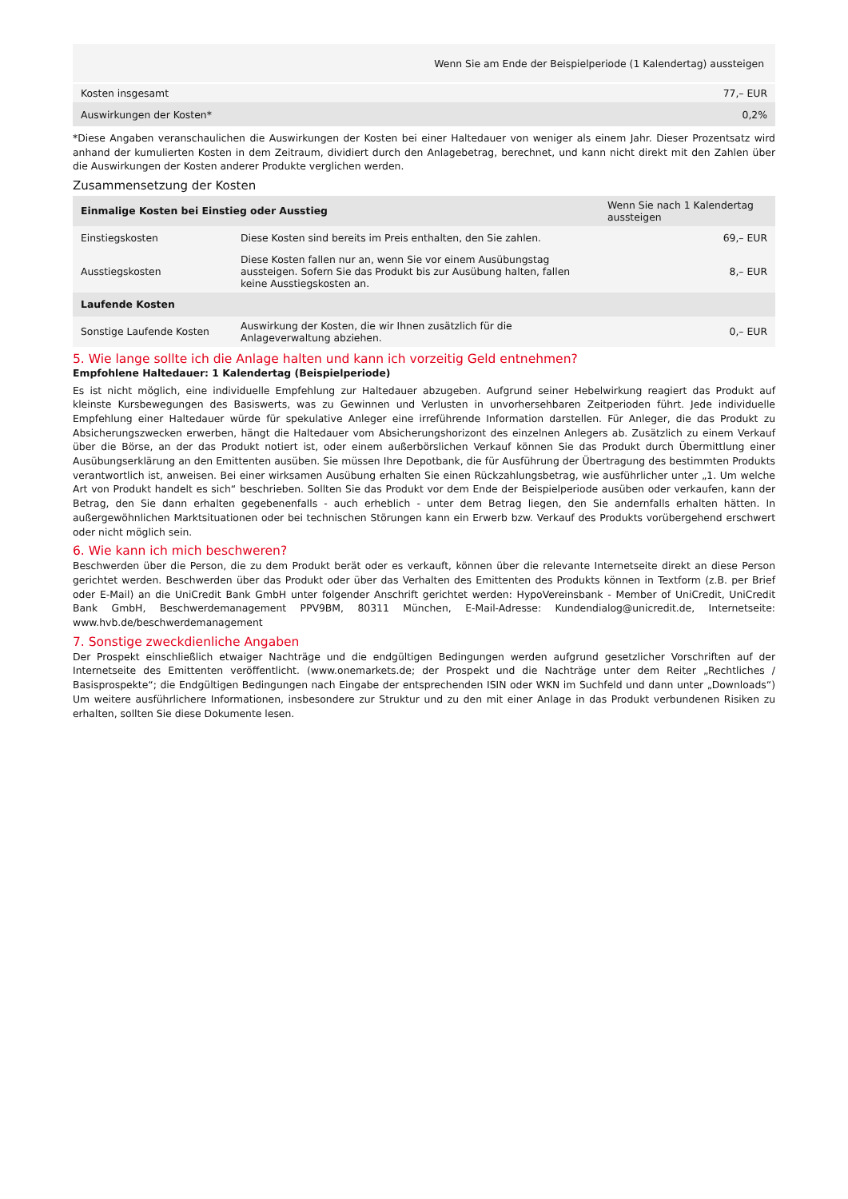| Wenn Sie am Ende der Beispielperiode (1 Kalendertag) aussteigen | |
| Kosten insgesamt | 77,– EUR |
| Auswirkungen der Kosten* | 0,2% |
*Diese Angaben veranschaulichen die Auswirkungen der Kosten bei einer Haltedauer von weniger als einem Jahr. Dieser Prozentsatz wird anhand der kumulierten Kosten in dem Zeitraum, dividiert durch den Anlagebetrag, berechnet, und kann nicht direkt mit den Zahlen über die Auswirkungen der Kosten anderer Produkte verglichen werden.
Zusammensetzung der Kosten
| Einmalige Kosten bei Einstieg oder Ausstieg | | Wenn Sie nach 1 Kalendertag aussteigen |
| --- | --- | --- |
| Einstiegskosten | Diese Kosten sind bereits im Preis enthalten, den Sie zahlen. | 69,– EUR |
| Ausstiegskosten | Diese Kosten fallen nur an, wenn Sie vor einem Ausübungstag aussteigen. Sofern Sie das Produkt bis zur Ausübung halten, fallen keine Ausstiegskosten an. | 8,– EUR |
| Laufende Kosten | | |
| Sonstige Laufende Kosten | Auswirkung der Kosten, die wir Ihnen zusätzlich für die Anlageverwaltung abziehen. | 0,– EUR |
5. Wie lange sollte ich die Anlage halten und kann ich vorzeitig Geld entnehmen?
Empfohlene Haltedauer: 1 Kalendertag (Beispielperiode)
Es ist nicht möglich, eine individuelle Empfehlung zur Haltedauer abzugeben. Aufgrund seiner Hebelwirkung reagiert das Produkt auf kleinste Kursbewegungen des Basiswerts, was zu Gewinnen und Verlusten in unvorhersehbaren Zeitperioden führt. Jede individuelle Empfehlung einer Haltedauer würde für spekulative Anleger eine irreführende Information darstellen. Für Anleger, die das Produkt zu Absicherungszwecken erwerben, hängt die Haltedauer vom Absicherungshorizont des einzelnen Anlegers ab. Zusätzlich zu einem Verkauf über die Börse, an der das Produkt notiert ist, oder einem außerbörslichen Verkauf können Sie das Produkt durch Übermittlung einer Ausübungserklärung an den Emittenten ausüben. Sie müssen Ihre Depotbank, die für Ausführung der Übertragung des bestimmten Produkts verantwortlich ist, anweisen. Bei einer wirksamen Ausübung erhalten Sie einen Rückzahlungsbetrag, wie ausführlicher unter „1. Um welche Art von Produkt handelt es sich“ beschrieben. Sollten Sie das Produkt vor dem Ende der Beispielperiode ausüben oder verkaufen, kann der Betrag, den Sie dann erhalten gegebenenfalls - auch erheblich - unter dem Betrag liegen, den Sie andernfalls erhalten hätten. In außergewöhnlichen Marktsituationen oder bei technischen Störungen kann ein Erwerb bzw. Verkauf des Produkts vorübergehend erschwert oder nicht möglich sein.
6. Wie kann ich mich beschweren?
Beschwerden über die Person, die zu dem Produkt berät oder es verkauft, können über die relevante Internetseite direkt an diese Person gerichtet werden. Beschwerden über das Produkt oder über das Verhalten des Emittenten des Produkts können in Textform (z.B. per Brief oder E-Mail) an die UniCredit Bank GmbH unter folgender Anschrift gerichtet werden: HypoVereinsbank - Member of UniCredit, UniCredit Bank GmbH, Beschwerdemanagement PPV9BM, 80311 München, E-Mail-Adresse: Kundendialog@unicredit.de, Internetseite: www.hvb.de/beschwerdemanagement
7. Sonstige zweckdienliche Angaben
Der Prospekt einschließlich etwaiger Nachträge und die endgültigen Bedingungen werden aufgrund gesetzlicher Vorschriften auf der Internetseite des Emittenten veröffentlicht. (www.onemarkets.de; der Prospekt und die Nachträge unter dem Reiter „Rechtliches / Basisprospekte“; die Endgültigen Bedingungen nach Eingabe der entsprechenden ISIN oder WKN im Suchfeld und dann unter „Downloads“) Um weitere ausführlichere Informationen, insbesondere zur Struktur und zu den mit einer Anlage in das Produkt verbundenen Risiken zu erhalten, sollten Sie diese Dokumente lesen.